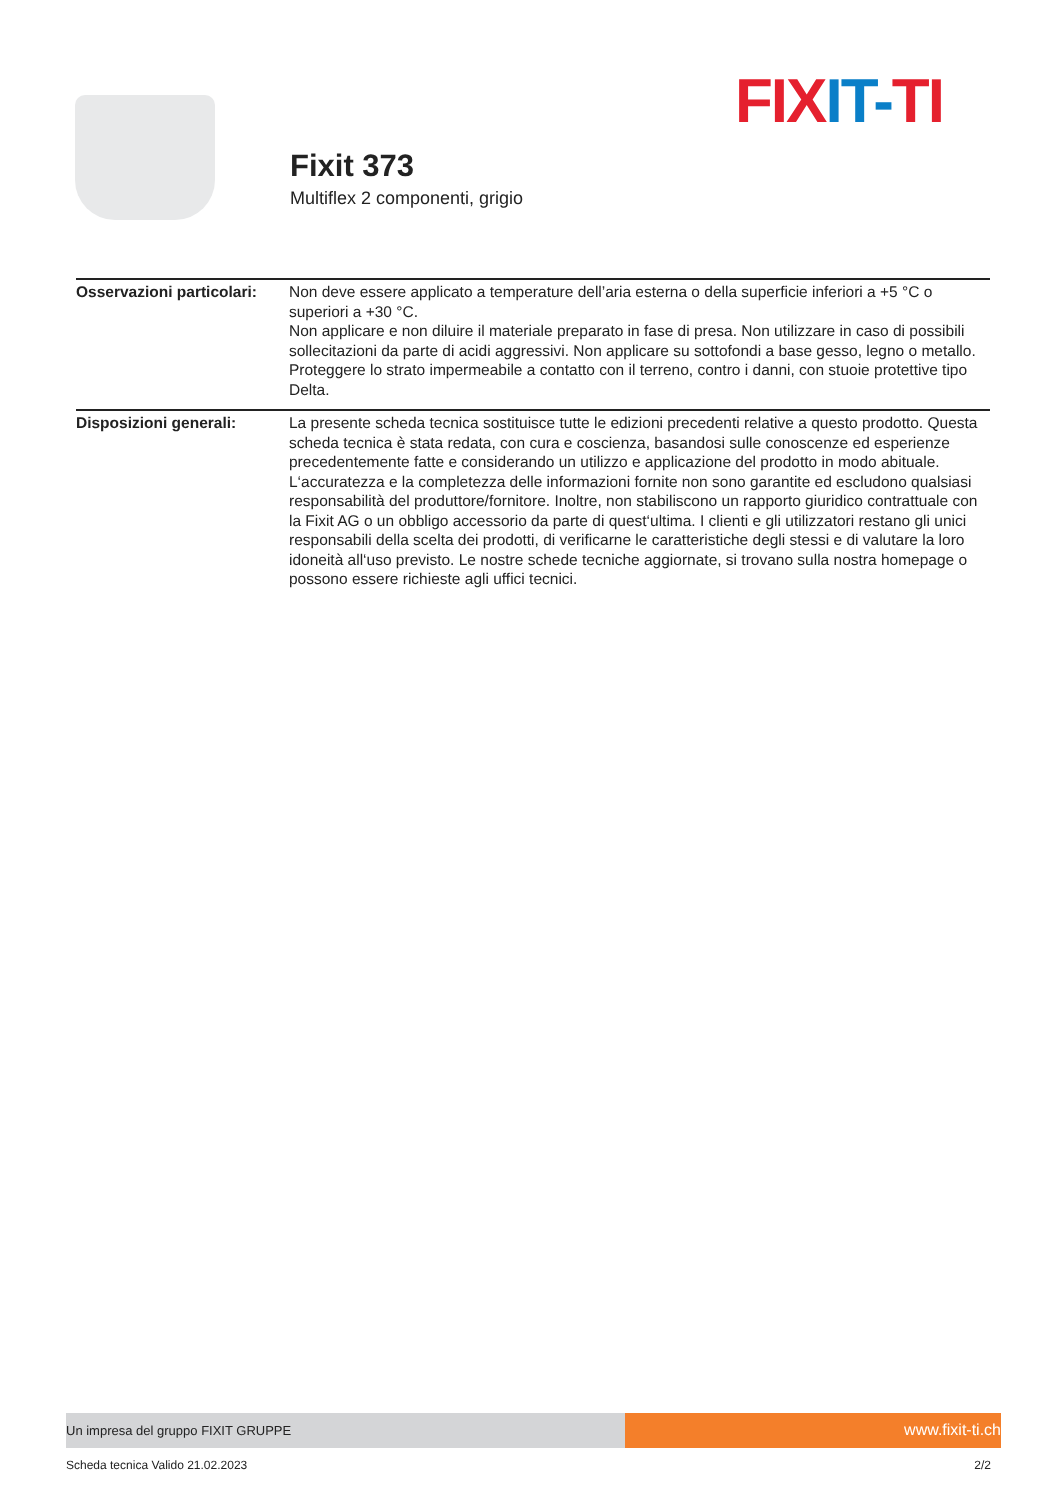FIX IT-TI
Fixit 373
Multiflex 2 componenti, grigio
| Osservazioni particolari: | Non deve essere applicato a temperature dell’aria esterna o della superficie inferiori a +5 °C o superiori a +30 °C. Non applicare e non diluire il materiale preparato in fase di presa. Non utilizzare in caso di possibili sollecitazioni da parte di acidi aggressivi. Non applicare su sottofondi a base gesso, legno o metallo. Proteggere lo strato impermeabile a contatto con il terreno, contro i danni, con stuoie protettive tipo Delta. |
| Disposizioni generali: | La presente scheda tecnica sostituisce tutte le edizioni precedenti relative a questo prodotto. Questa scheda tecnica è stata redata, con cura e coscienza, basandosi sulle conoscenze ed esperienze precedentemente fatte e considerando un utilizzo e applicazione del prodotto in modo abituale. L‘accuratezza e la completezza delle informazioni fornite non sono garantite ed escludono qualsiasi responsabilità del produttore/fornitore. Inoltre, non stabiliscono un rapporto giuridico contrattuale con la Fixit AG o un obbligo accessorio da parte di quest‘ultima. I clienti e gli utilizzatori restano gli unici responsabili della scelta dei prodotti, di verificarne le caratteristiche degli stessi e di valutare la loro idoneità all‘uso previsto. Le nostre schede tecniche aggiornate, si trovano sulla nostra homepage o possono essere richieste agli uffici tecnici. |
Un impresa del gruppo FIXIT GRUPPE
www.fixit-ti.ch
Scheda tecnica Valido 21.02.2023 2/2